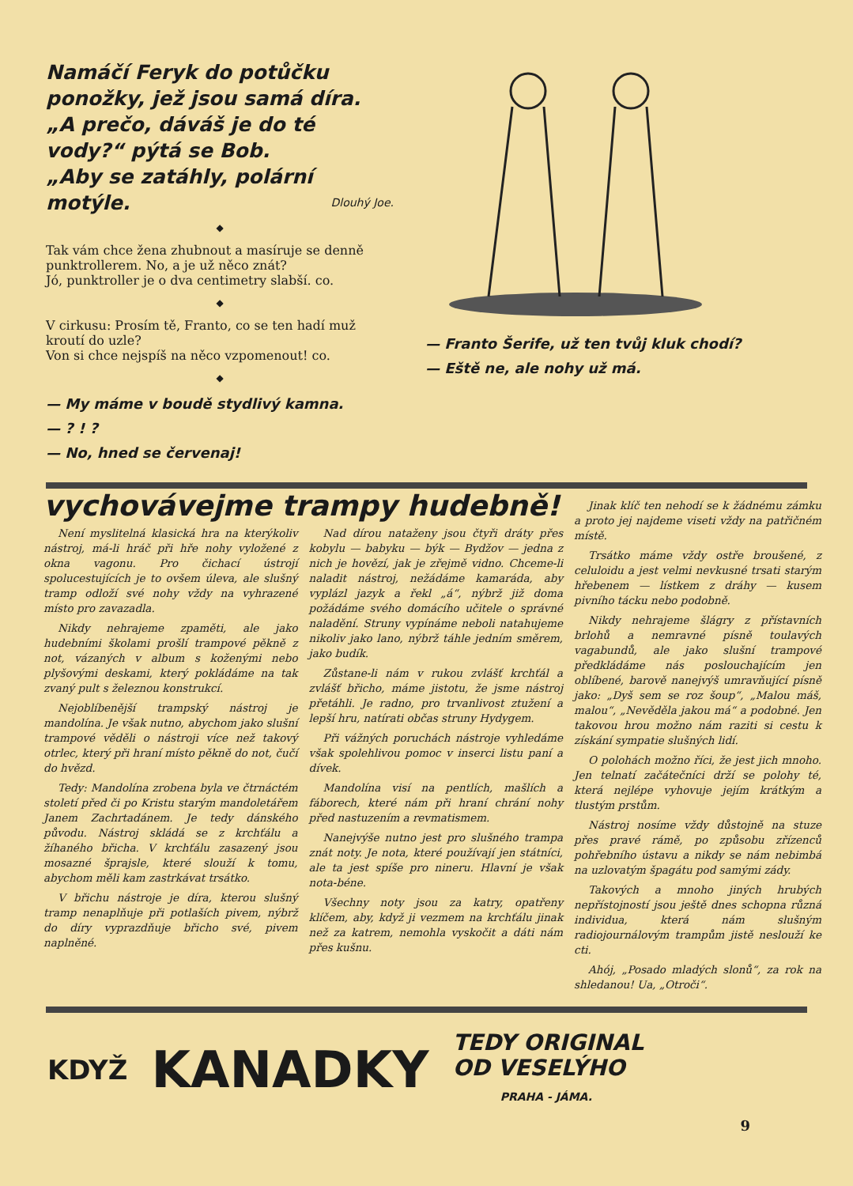Namáčí Feryk do potůčku ponožky, jež jsou samá díra.
„A prečo, dáváš je do té vody?“ pýtá se Bob.
„Aby se zatáhly, polární motýle. Dlouhý Joe.
◆
Tak vám chce žena zhubnout a masíruje se denně punktrollerem. No, a je už něco znát?
Jó, punktroller je o dva centimetry slabší. co.
◆
V cirkusu: Prosím tě, Franto, co se ten hadí muž kroutí do uzle?
Von si chce nejspíš na něco vzpomenout! co.
◆
— My máme v boudě stydlivý kamna.
— ? ! ?
— No, hned se červenaj!
— Franto Šerife, už ten tvůj kluk chodí?
— Eště ne, ale nohy už má.
vychovávejme trampy hudebně!
Není myslitelná klasická hra na kterýkoliv nástroj, má-li hráč při hře nohy vyložené z okna vagonu. Pro čichací ústrojí spolucestujících je to ovšem úleva, ale slušný tramp odloží své nohy vždy na vyhrazené místo pro zavazadla.
Nikdy nehrajeme zpaměti, ale jako hudebními školami prošlí trampové pěkně z not, vázaných v album s koženými nebo plyšovými deskami, který pokládáme na tak zvaný pult s železnou konstrukcí.
Nejoblíbenější trampský nástroj je mandolína. Je však nutno, abychom jako slušní trampové věděli o nástroji více než takový otrlec, který při hraní místo pěkně do not, čučí do hvězd.
Tedy: Mandolína zrobena byla ve čtrnáctém století před či po Kristu starým mandoletářem Janem Zachrtadánem. Je tedy dánského původu. Nástroj skládá se z krchťálu a žíhaného břicha. V krchťálu zasazený jsou mosazné šprajsle, které slouží k tomu, abychom měli kam zastrkávat trsátko.
V břichu nástroje je díra, kterou slušný tramp nenaplňuje při potlaších pivem, nýbrž do díry vyprazdňuje břicho své, pivem naplněné.
Nad dírou nataženy jsou čtyři dráty přes kobylu — babyku — býk — Bydžov — jedna z nich je hovězí, jak je zřejmě vidno. Chceme-li naladit nástroj, nežádáme kamaráda, aby vyplázl jazyk a řekl „á“, nýbrž již doma požádáme svého domácího učitele o správné naladění. Struny vypínáme neboli natahujeme nikoliv jako lano, nýbrž táhle jedním směrem, jako budík.
Zůstane-li nám v rukou zvlášť krchťál a zvlášť břicho, máme jistotu, že jsme nástroj přetáhli. Je radno, pro trvanlivost ztužení a lepší hru, natírati občas struny Hydygem.
Při vážných poruchách nástroje vyhledáme však spolehlivou pomoc v inserci listu paní a dívek.
Mandolína visí na pentlích, mašlích a fáborech, které nám při hraní chrání nohy před nastuzením a revmatismem.
Nanejvýše nutno jest pro slušného trampa znát noty. Je nota, které používají jen státníci, ale ta jest spíše pro nineru. Hlavní je však nota-béne.
Všechny noty jsou za katry, opatřeny klíčem, aby, když ji vezmem na krchťálu jinak než za katrem, nemohla vyskočit a dáti nám přes kušnu.
Jinak klíč ten nehodí se k žádnému zámku a proto jej najdeme viseti vždy na patřičném místě.
Trsátko máme vždy ostře broušené, z celuloidu a jest velmi nevkusné trsati starým hřebenem — lístkem z dráhy — kusem pivního tácku nebo podobně.
Nikdy nehrajeme šlágry z přístavních brlohů a nemravné písně toulavých vagabundů, ale jako slušní trampové předkládáme nás posloucha­jícím jen oblíbené, barově nanejvýš umravňující písně jako: „Dyš sem se roz šoup“, „Malou máš, malou“, „Nevěděla jakou má“ a podobné. Jen takovou hrou možno nám raziti si cestu k získání sympatie slušných lidí.
O polohách možno říci, že jest jich mnoho. Jen telnatí začátečníci drží se polohy té, která nejlépe vyhovuje jejím krátkým a tlustým prstům.
Nástroj nosíme vždy důstojně na stuze přes pravé rámě, po způsobu zřízenců pohřebního ústavu a nikdy se nám nebimbá na uzlovatým špagátu pod samými zády.
Takových a mnoho jiných hrubých nepřístojností jsou ještě dnes schopna různá individua, která nám slušným radiojournálovým trampům jistě neslouží ke cti.
Ahój, „Posado mladých slonů“, za rok na shledanou! Ua, „Otroči“.
KDYŽ KANADKY TEDY ORIGINAL
OD VESELÝHO
PRAHA - JÁMA.
9